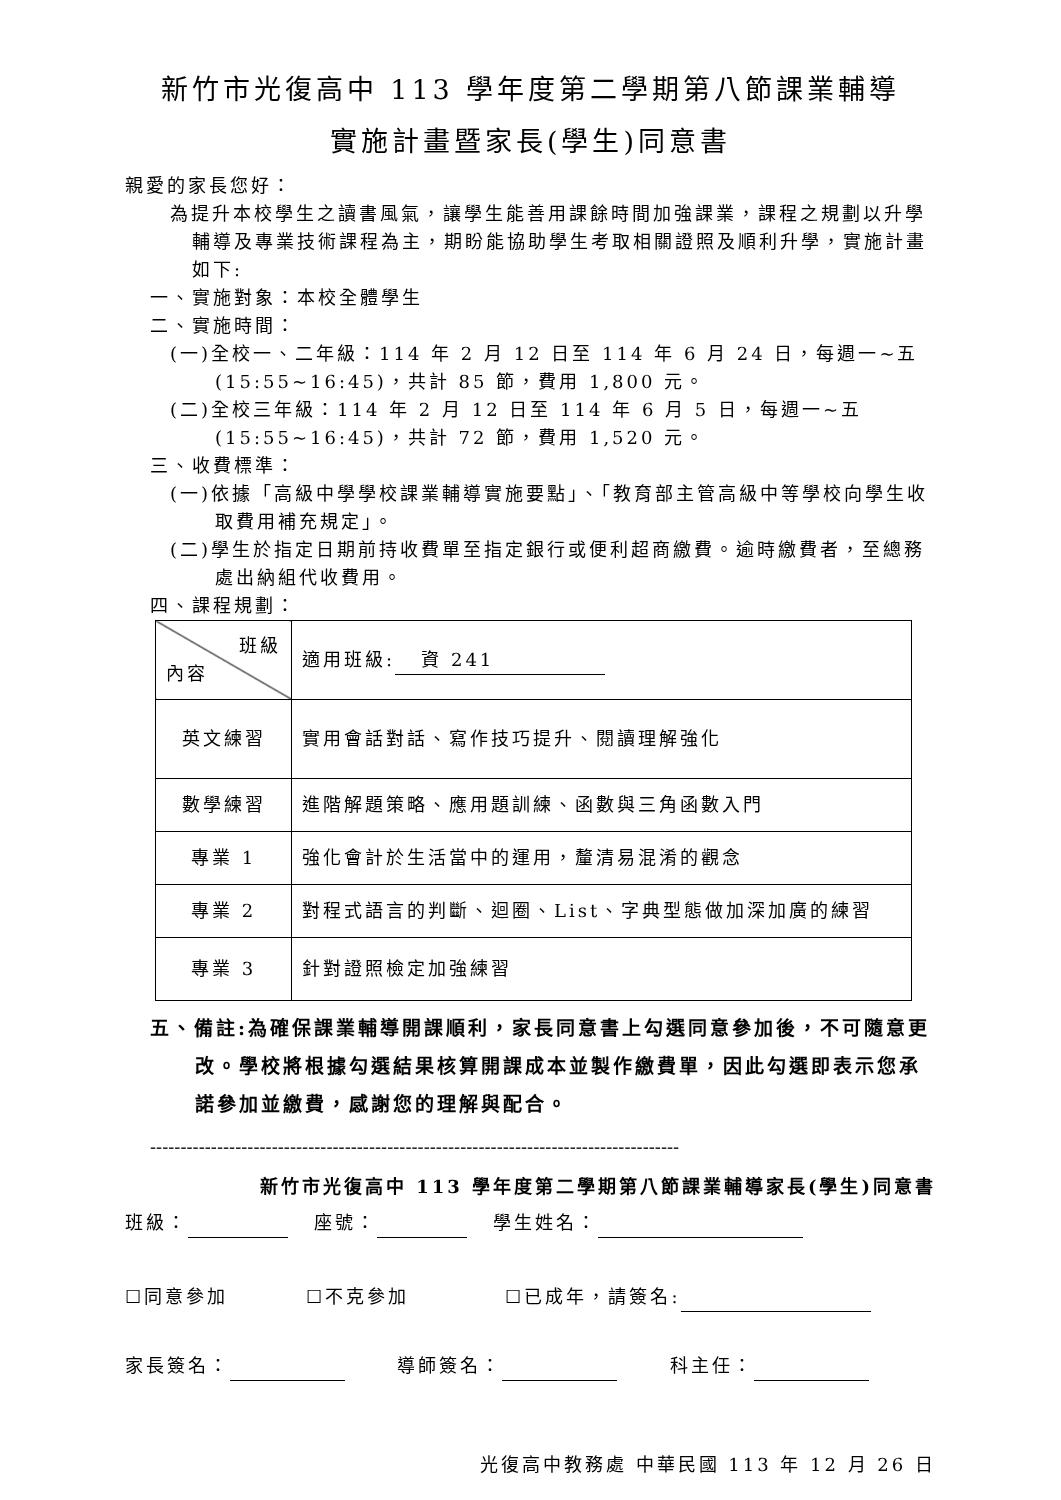新竹市光復高中 113 學年度第二學期第八節課業輔導
實施計畫暨家長(學生)同意書
親愛的家長您好：
為提升本校學生之讀書風氣，讓學生能善用課餘時間加強課業，課程之規劃以升學輔導及專業技術課程為主，期盼能協助學生考取相關證照及順利升學，實施計畫如下:
一、實施對象：本校全體學生
二、實施時間：
(一)全校一、二年級：114 年 2 月 12 日至 114 年 6 月 24 日，每週一~五(15:55~16:45)，共計 85 節，費用 1,800 元。
(二)全校三年級：114 年 2 月 12 日至 114 年 6 月 5 日，每週一~五(15:55~16:45)，共計 72 節，費用 1,520 元。
三、收費標準：
(一)依據「高級中學學校課業輔導實施要點」、「教育部主管高級中等學校向學生收取費用補充規定」。
(二)學生於指定日期前持收費單至指定銀行或便利超商繳費。逾時繳費者，至總務處出納組代收費用。
四、課程規劃：
| 班級 內容 | 適用班級: 資 241 |
| 英文練習 | 實用會話對話、寫作技巧提升、閱讀理解強化 |
| 數學練習 | 進階解題策略、應用題訓練、函數與三角函數入門 |
| 專業 1 | 強化會計於生活當中的運用，釐清易混淆的觀念 |
| 專業 2 | 對程式語言的判斷、迴圈、List、字典型態做加深加廣的練習 |
| 專業 3 | 針對證照檢定加強練習 |
五、備註:為確保課業輔導開課順利，家長同意書上勾選同意參加後，不可隨意更改。學校將根據勾選結果核算開課成本並製作繳費單，因此勾選即表示您承諾參加並繳費，感謝您的理解與配合。
---------------------------------------------------------------------------------------
新竹市光復高中 113 學年度第二學期第八節課業輔導家長(學生)同意書
班級： 座號： 學生姓名：
☐同意參加 ☐不克參加 ☐已成年，請簽名:
家長簽名： 導師簽名： 科主任：
光復高中教務處 中華民國 113 年 12 月 26 日